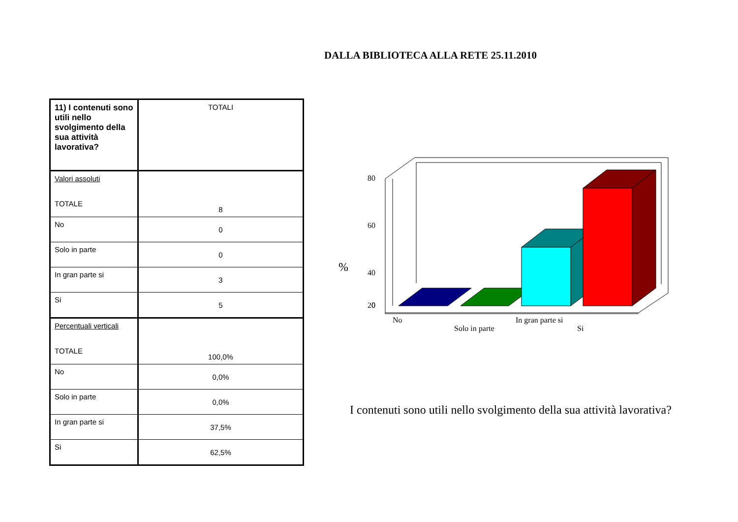DALLA BIBLIOTECA ALLA RETE 25.11.2010
| 11) I contenuti sono utili nello svolgimento della sua attività lavorativa? | TOTALI |
| Valori assoluti TOTALE | 8 |
| No | 0 |
| Solo in parte | 0 |
| In gran parte si | 3 |
| Si | 5 |
| Percentuali verticali TOTALE | 100,0% |
| No | 0,0% |
| Solo in parte | 0,0% |
| In gran parte si | 37,5% |
| Si | 62,5% |
80
60
40
20
0
%
No
Solo in parte
In gran parte si
Si
I contenuti sono utili nello svolgimento della sua attività lavorativa?